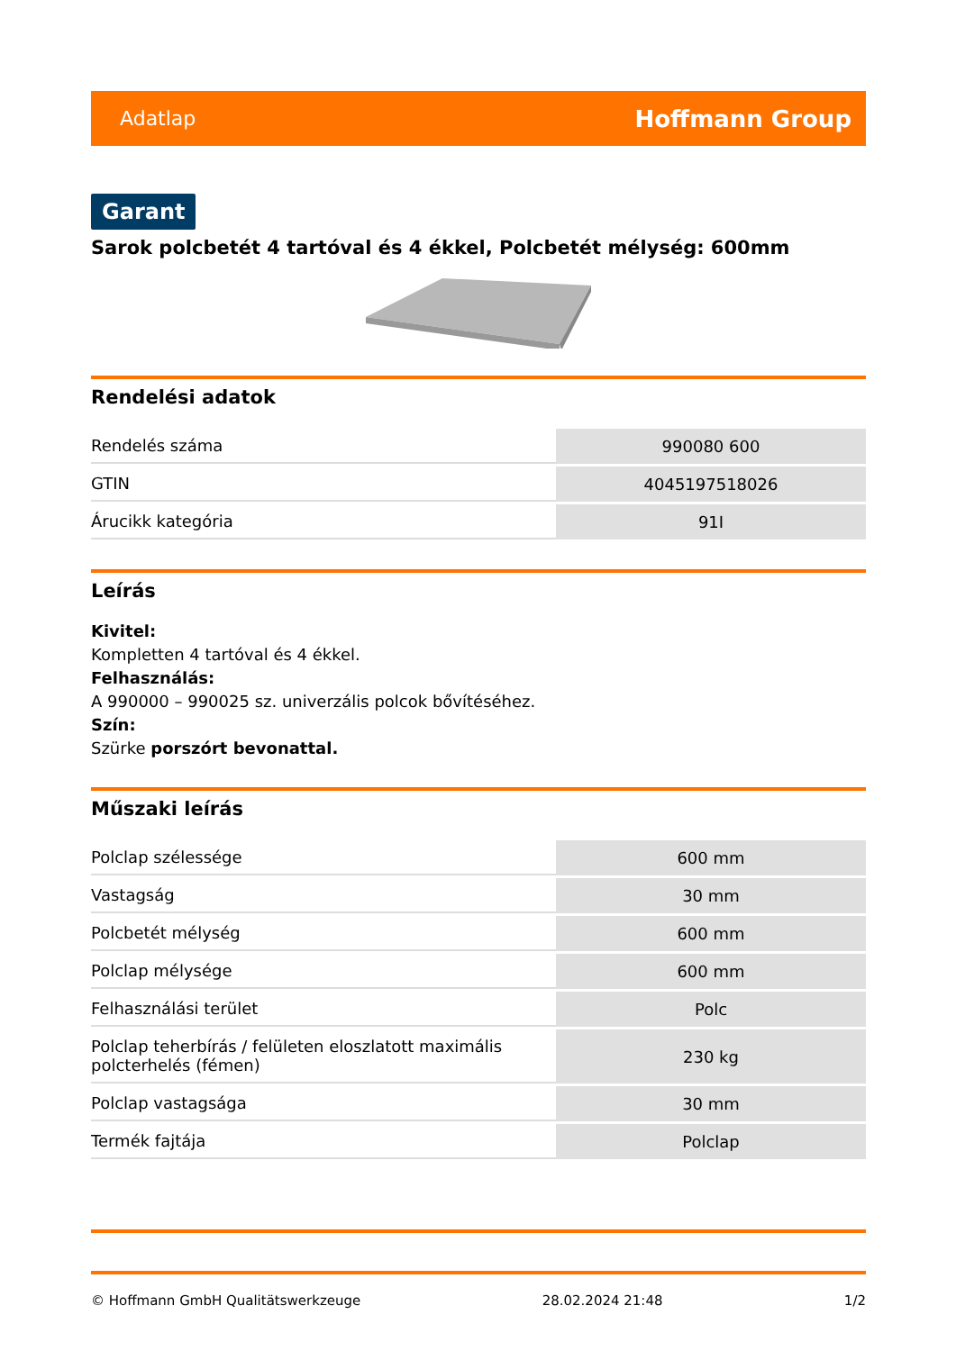Adatlap Hoffmann Group
Garant
Sarok polcbetét 4 tartóval és 4 ékkel, Polcbetét mélység: 600mm
Rendelési adatok
| Rendelés száma | 990080 600 |
| GTIN | 4045197518026 |
| Árucikk kategória | 91I |
Leírás
Kivitel:
Kompletten 4 tartóval és 4 ékkel.
Felhasználás:
A 990000 – 990025 sz. univerzális polcok bővítéséhez.
Szín:
Szürke porszórt bevonattal.
Műszaki leírás
| Polclap szélessége | 600 mm |
| Vastagság | 30 mm |
| Polcbetét mélység | 600 mm |
| Polclap mélysége | 600 mm |
| Felhasználási terület | Polc |
| Polclap teherbírás / felületen eloszlatott maximális polcterhelés (fémen) | 230 kg |
| Polclap vastagsága | 30 mm |
| Termék fajtája | Polclap |
© Hoffmann GmbH Qualitätswerkzeuge 28.02.2024 21:48 1/2